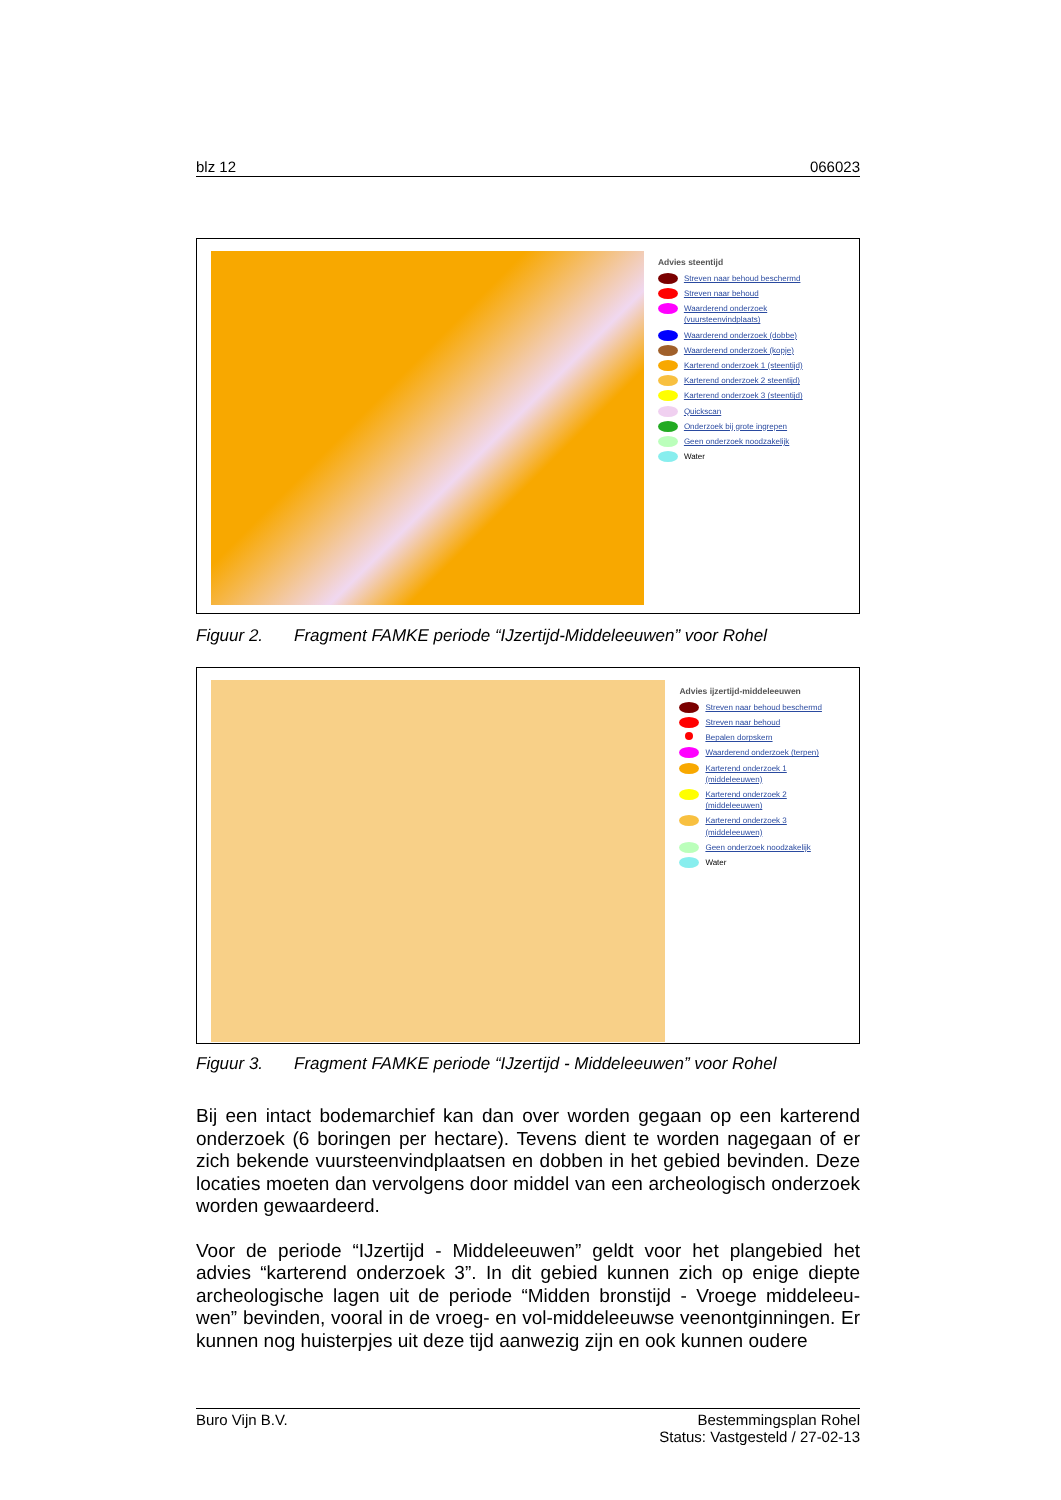blz 12 066023
Advies steentijd
Streven naar behoud beschermd
Streven naar behoud
Waarderend onderzoek (vuursteenvindplaats)
Waarderend onderzoek (dobbe)
Waarderend onderzoek (kopje)
Karterend onderzoek 1 (steentijd)
Karterend onderzoek 2 steentijd)
Karterend onderzoek 3 (steentijd)
Quickscan
Onderzoek bij grote ingrepen
Geen onderzoek noodzakelijk
Water
Figuur 2. Fragment FAMKE periode “IJzertijd-Middeleeuwen” voor Rohel
Advies ijzertijd-middeleeuwen
Streven naar behoud beschermd
Streven naar behoud
Bepalen dorpskern
Waarderend onderzoek (terpen)
Karterend onderzoek 1 (middeleeuwen)
Karterend onderzoek 2 (middeleeuwen)
Karterend onderzoek 3 (middeleeuwen)
Geen onderzoek noodzakelijk
Water
Figuur 3. Fragment FAMKE periode “IJzertijd - Middeleeuwen” voor Rohel
Bij een intact bodemarchief kan dan over worden gegaan op een karterend onderzoek (6 boringen per hectare). Tevens dient te worden nagegaan of er zich bekende vuursteenvindplaatsen en dobben in het gebied bevinden. Deze locaties moeten dan vervolgens door middel van een archeologisch onderzoek worden gewaardeerd.
Voor de periode “IJzertijd - Middeleeuwen” geldt voor het plangebied het advies “karterend onderzoek 3”. In dit gebied kunnen zich op enige diepte archeologische lagen uit de periode “Midden bronstijd - Vroege middeleeu-wen” bevinden, vooral in de vroeg- en vol-middeleeuwse veenontginningen. Er kunnen nog huisterpjes uit deze tijd aanwezig zijn en ook kunnen oudere
Buro Vijn B.V. Bestemmingsplan Rohel
Status: Vastgesteld / 27-02-13